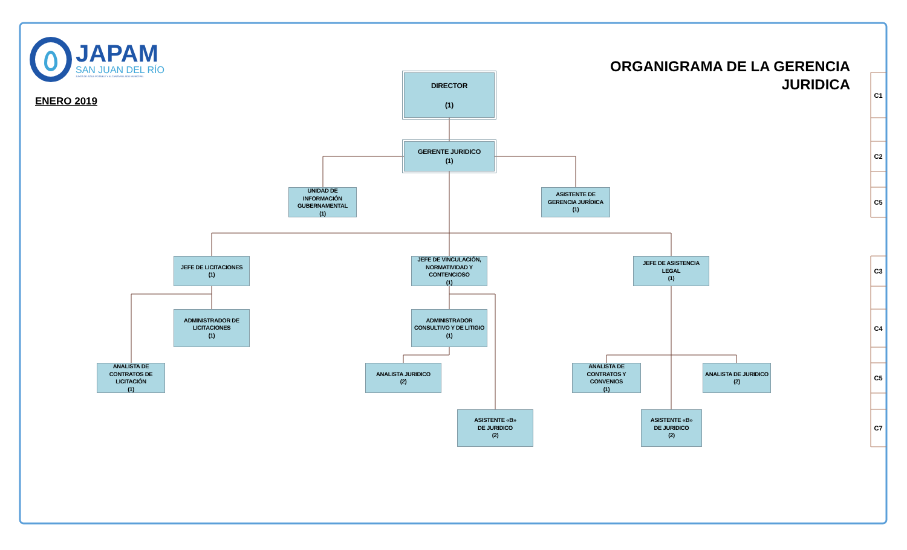JAPAM
SAN JUAN DEL RÍO
JUNTA DE AGUA POTABLE Y ALCANTARILLADO MUNICIPAL
ENERO 2019
DIRECTOR
(1)
ORGANIGRAMA DE LA GERENCIA JURIDICA
C1
GERENTE JURIDICO
(1)
C2
UNIDAD DE INFORMACIÓN GUBERNAMENTAL
(1)
ASISTENTE DE GERENCIA JURÍDICA
(1)
C5
JEFE DE LICITACIONES
(1)
JEFE DE VINCULACIÓN, NORMATIVIDAD Y CONTENCIOSO
(1)
JEFE DE ASISTENCIA LEGAL
(1)
C3
ADMINISTRADOR DE LICITACIONES
(1)
ADMINISTRADOR CONSULTIVO Y DE LITIGIO
(1)
C4
ANALISTA DE CONTRATOS DE LICITACIÓN
(1)
ANALISTA JURIDICO
(2)
ANALISTA DE CONTRATOS Y CONVENIOS
(1)
ANALISTA DE JURIDICO
(2)
C5
ASISTENTE «B»
DE JURIDICO
(2)
ASISTENTE «B»
DE JURIDICO
(2)
C7